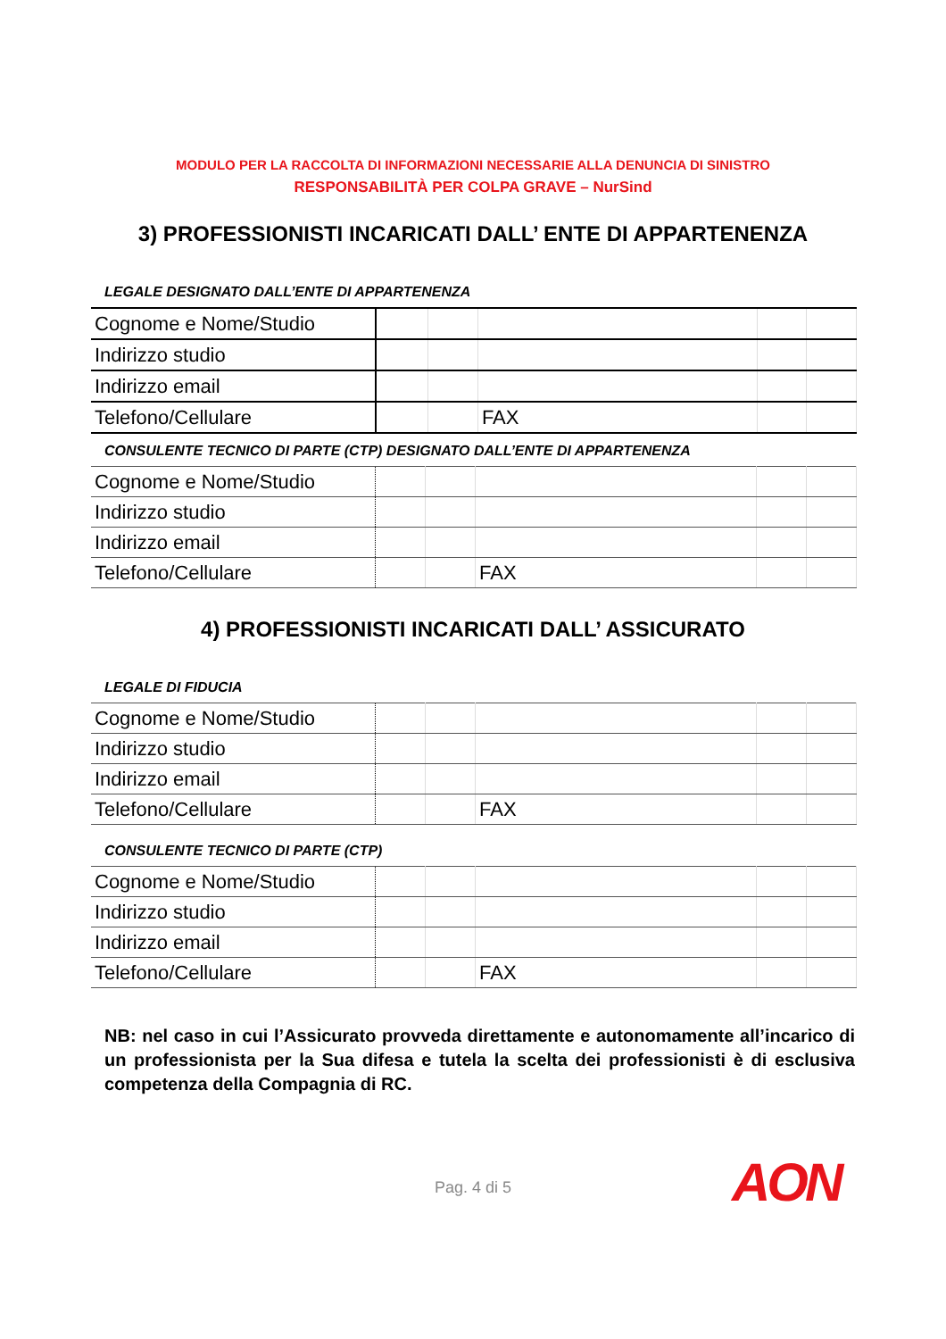MODULO PER LA RACCOLTA DI INFORMAZIONI NECESSARIE ALLA DENUNCIA DI SINISTRO
RESPONSABILITÀ PER COLPA GRAVE – NurSind
3) PROFESSIONISTI INCARICATI DALL’ ENTE DI APPARTENENZA
LEGALE DESIGNATO DALL’ENTE DI APPARTENENZA
| Cognome e Nome/Studio | | | | | |
| Indirizzo studio | | | | | |
| Indirizzo email | | | | | |
| Telefono/Cellulare | | | FAX | | |
CONSULENTE TECNICO DI PARTE (CTP) DESIGNATO DALL’ENTE DI APPARTENENZA
| Cognome e Nome/Studio | | | | | |
| Indirizzo studio | | | | | |
| Indirizzo email | | | | | |
| Telefono/Cellulare | | | FAX | | |
4) PROFESSIONISTI INCARICATI DALL’ ASSICURATO
LEGALE DI FIDUCIA
| Cognome e Nome/Studio | | | | | |
| Indirizzo studio | | | | | |
| Indirizzo email | | | | | |
| Telefono/Cellulare | | | FAX | | |
CONSULENTE TECNICO DI PARTE (CTP)
| Cognome e Nome/Studio | | | | | |
| Indirizzo studio | | | | | |
| Indirizzo email | | | | | |
| Telefono/Cellulare | | | FAX | | |
NB: nel caso in cui l’Assicurato provveda direttamente e autonomamente all’incarico di un professionista per la Sua difesa e tutela la scelta dei professionisti è di esclusiva competenza della Compagnia di RC.
Pag. 4 di 5 AON